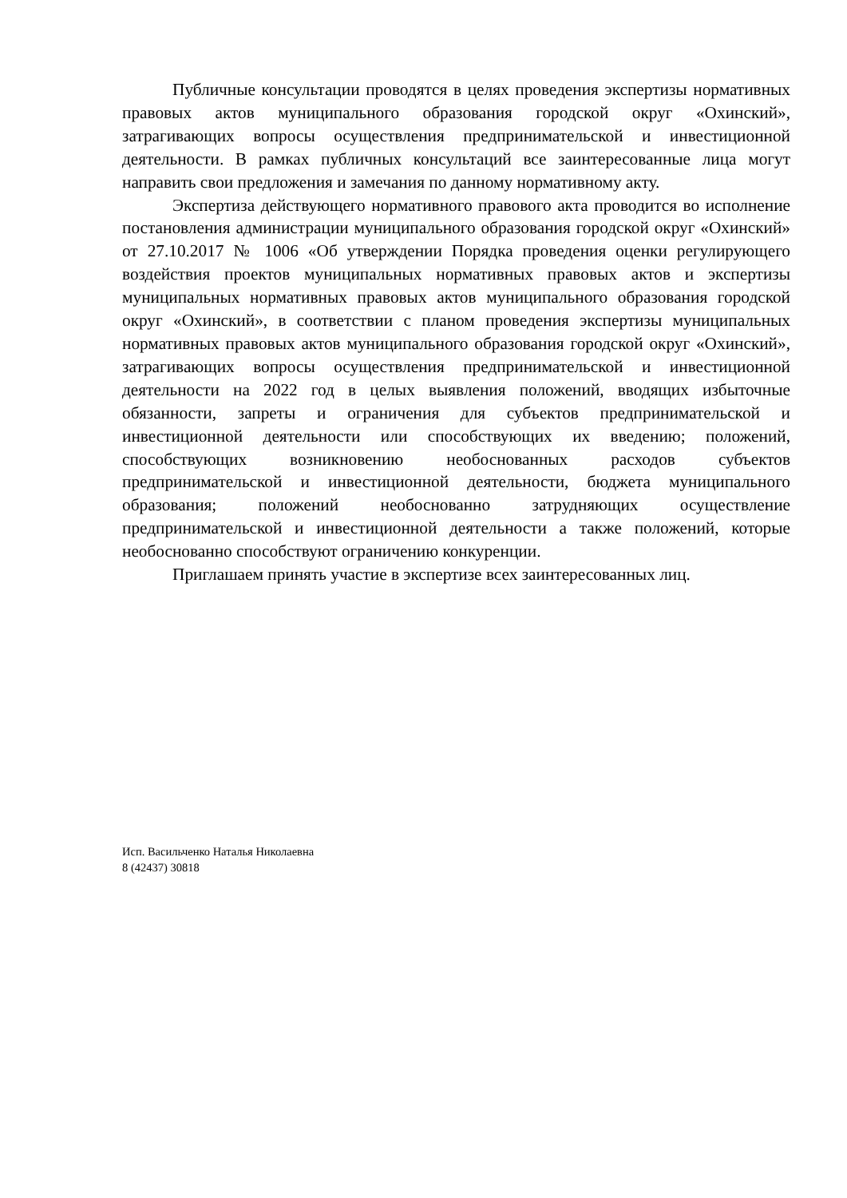Публичные консультации проводятся в целях проведения экспертизы нормативных правовых актов муниципального образования городской округ «Охинский», затрагивающих вопросы осуществления предпринимательской и инвестиционной деятельности. В рамках публичных консультаций все заинтересованные лица могут направить свои предложения и замечания по данному нормативному акту.
Экспертиза действующего нормативного правового акта проводится во исполнение постановления администрации муниципального образования городской округ «Охинский» от 27.10.2017 № 1006 «Об утверждении Порядка проведения оценки регулирующего воздействия проектов муниципальных нормативных правовых актов и экспертизы муниципальных нормативных правовых актов муниципального образования городской округ «Охинский», в соответствии с планом проведения экспертизы муниципальных нормативных правовых актов муниципального образования городской округ «Охинский», затрагивающих вопросы осуществления предпринимательской и инвестиционной деятельности на 2022 год в целых выявления положений, вводящих избыточные обязанности, запреты и ограничения для субъектов предпринимательской и инвестиционной деятельности или способствующих их введению; положений, способствующих возникновению необоснованных расходов субъектов предпринимательской и инвестиционной деятельности, бюджета муниципального образования; положений необоснованно затрудняющих осуществление предпринимательской и инвестиционной деятельности а также положений, которые необоснованно способствуют ограничению конкуренции.
Приглашаем принять участие в экспертизе всех заинтересованных лиц.
Исп. Васильченко Наталья Николаевна
8 (42437) 30818